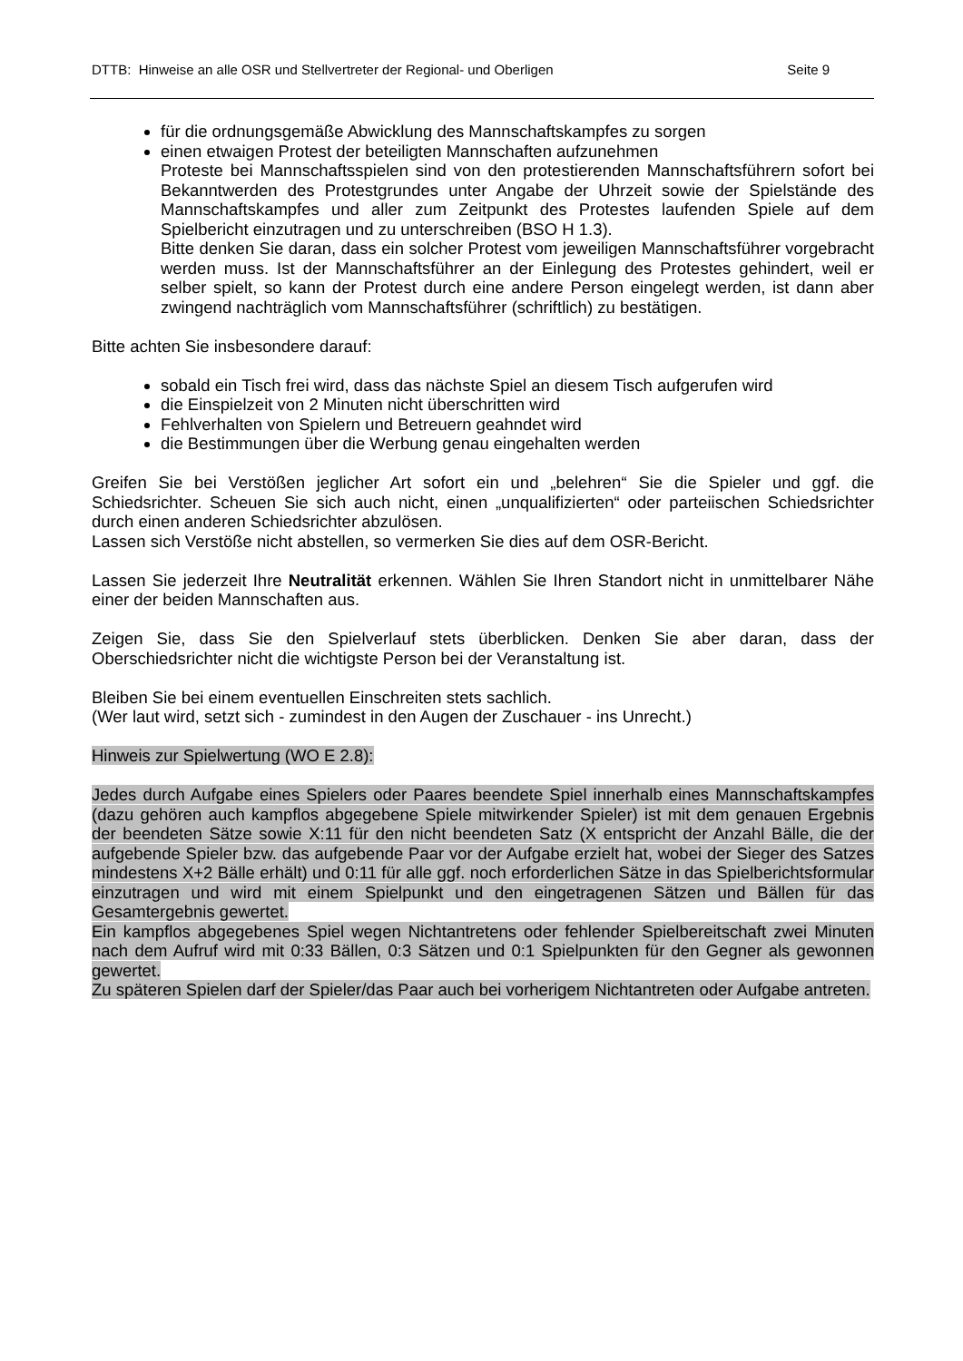DTTB: Hinweise an alle OSR und Stellvertreter der Regional- und Oberligen Seite 9
für die ordnungsgemäße Abwicklung des Mannschaftskampfes zu sorgen
einen etwaigen Protest der beteiligten Mannschaften aufzunehmen
Proteste bei Mannschaftsspielen sind von den protestierenden Mannschaftsführern sofort bei Bekanntwerden des Protestgrundes unter Angabe der Uhrzeit sowie der Spielstände des Mannschaftskampfes und aller zum Zeitpunkt des Protestes laufenden Spiele auf dem Spielbericht einzutragen und zu unterschreiben (BSO H 1.3).
Bitte denken Sie daran, dass ein solcher Protest vom jeweiligen Mannschaftsführer vorgebracht werden muss. Ist der Mannschaftsführer an der Einlegung des Protestes gehindert, weil er selber spielt, so kann der Protest durch eine andere Person eingelegt werden, ist dann aber zwingend nachträglich vom Mannschaftsführer (schriftlich) zu bestätigen.
Bitte achten Sie insbesondere darauf:
sobald ein Tisch frei wird, dass das nächste Spiel an diesem Tisch aufgerufen wird
die Einspielzeit von 2 Minuten nicht überschritten wird
Fehlverhalten von Spielern und Betreuern geahndet wird
die Bestimmungen über die Werbung genau eingehalten werden
Greifen Sie bei Verstößen jeglicher Art sofort ein und „belehren“ Sie die Spieler und ggf. die Schiedsrichter. Scheuen Sie sich auch nicht, einen „unqualifizierten“ oder parteiischen Schiedsrichter durch einen anderen Schiedsrichter abzulösen.
Lassen sich Verstöße nicht abstellen, so vermerken Sie dies auf dem OSR-Bericht.
Lassen Sie jederzeit Ihre Neutralität erkennen. Wählen Sie Ihren Standort nicht in unmittelbarer Nähe einer der beiden Mannschaften aus.
Zeigen Sie, dass Sie den Spielverlauf stets überblicken. Denken Sie aber daran, dass der Oberschiedsrichter nicht die wichtigste Person bei der Veranstaltung ist.
Bleiben Sie bei einem eventuellen Einschreiten stets sachlich.
(Wer laut wird, setzt sich - zumindest in den Augen der Zuschauer - ins Unrecht.)
Hinweis zur Spielwertung (WO E 2.8):
Jedes durch Aufgabe eines Spielers oder Paares beendete Spiel innerhalb eines Mannschaftskampfes (dazu gehören auch kampflos abgegebene Spiele mitwirkender Spieler) ist mit dem genauen Ergebnis der beendeten Sätze sowie X:11 für den nicht beendeten Satz (X entspricht der Anzahl Bälle, die der aufgebende Spieler bzw. das aufgebende Paar vor der Aufgabe erzielt hat, wobei der Sieger des Satzes mindestens X+2 Bälle erhält) und 0:11 für alle ggf. noch erforderlichen Sätze in das Spielberichtsformular einzutragen und wird mit einem Spielpunkt und den eingetragenen Sätzen und Bällen für das Gesamtergebnis gewertet.
Ein kampflos abgegebenes Spiel wegen Nichtantretens oder fehlender Spielbereitschaft zwei Minuten nach dem Aufruf wird mit 0:33 Bällen, 0:3 Sätzen und 0:1 Spielpunkten für den Gegner als gewonnen gewertet.
Zu späteren Spielen darf der Spieler/das Paar auch bei vorherigem Nichtantreten oder Aufgabe antreten.